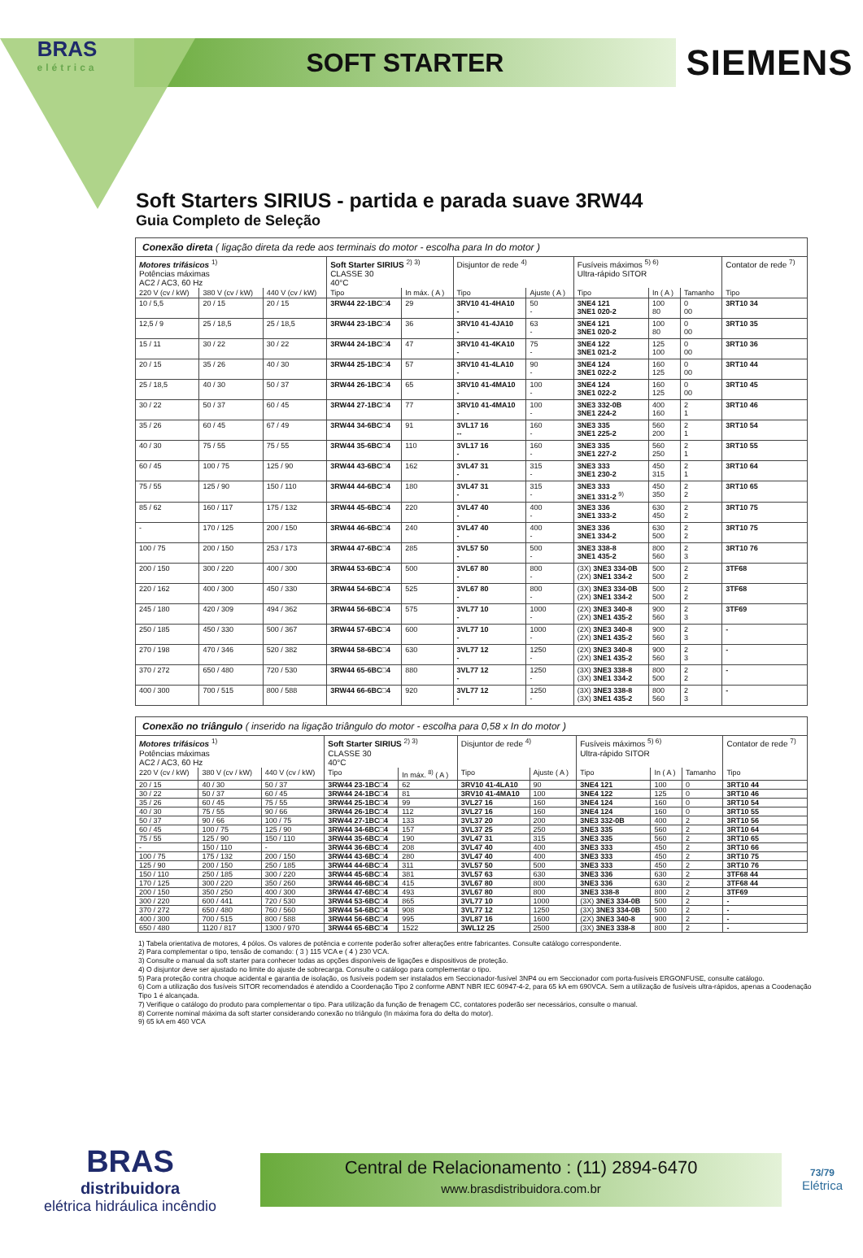BRAS
elétrica
SOFT STARTER
SIEMENS
Soft Starters SIRIUS - partida e parada suave 3RW44
Guia Completo de Seleção
| Conexão direta ( ligação direta da rede aos terminais do motor - escolha para In do motor ) | | | | | | | | | | |
| --- | --- | --- | --- | --- | --- | --- | --- | --- | --- | --- |
| Motores trifásicos <sup>1)</sup> Potências máximas AC2 / AC3, 60 Hz | | | Soft Starter SIRIUS <sup>2) 3)</sup> CLASSE 30 40°C | | Disjuntor de rede <sup>4)</sup> | | Fusíveis máximos <sup>5) 6)</sup> Ultra-rápido SITOR | | | Contator de rede <sup>7)</sup> |
| 220 V (cv / kW) | 380 V (cv / kW) | 440 V (cv / kW) | Tipo | In máx. ( A ) | Tipo | Ajuste ( A ) | Tipo | In ( A ) | Tamanho | Tipo |
| 10 / 5,5 | 20 / 15 | 20 / 15 | 3RW44 22-1BC□4 | 29 | 3RV10 41-4HA10 - | 50 - | 3NE4 121 3NE1 020-2 | 100 80 | 0 00 | 3RT10 34 |
| 12,5 / 9 | 25 / 18,5 | 25 / 18,5 | 3RW44 23-1BC□4 | 36 | 3RV10 41-4JA10 - | 63 - | 3NE4 121 3NE1 020-2 | 100 80 | 0 00 | 3RT10 35 |
| 15 / 11 | 30 / 22 | 30 / 22 | 3RW44 24-1BC□4 | 47 | 3RV10 41-4KA10 - | 75 - | 3NE4 122 3NE1 021-2 | 125 100 | 0 00 | 3RT10 36 |
| 20 / 15 | 35 / 26 | 40 / 30 | 3RW44 25-1BC□4 | 57 | 3RV10 41-4LA10 - | 90 - | 3NE4 124 3NE1 022-2 | 160 125 | 0 00 | 3RT10 44 |
| 25 / 18,5 | 40 / 30 | 50 / 37 | 3RW44 26-1BC□4 | 65 | 3RV10 41-4MA10 - | 100 - | 3NE4 124 3NE1 022-2 | 160 125 | 0 00 | 3RT10 45 |
| 30 / 22 | 50 / 37 | 60 / 45 | 3RW44 27-1BC□4 | 77 | 3RV10 41-4MA10 - | 100 - | 3NE3 332-0B 3NE1 224-2 | 400 160 | 2 1 | 3RT10 46 |
| 35 / 26 | 60 / 45 | 67 / 49 | 3RW44 34-6BC□4 | 91 | 3VL17 16 -- | 160 - | 3NE3 335 3NE1 225-2 | 560 200 | 2 1 | 3RT10 54 |
| 40 / 30 | 75 / 55 | 75 / 55 | 3RW44 35-6BC□4 | 110 | 3VL17 16 - | 160 - | 3NE3 335 3NE1 227-2 | 560 250 | 2 1 | 3RT10 55 |
| 60 / 45 | 100 / 75 | 125 / 90 | 3RW44 43-6BC□4 | 162 | 3VL47 31 - | 315 - | 3NE3 333 3NE1 230-2 | 450 315 | 2 1 | 3RT10 64 |
| 75 / 55 | 125 / 90 | 150 / 110 | 3RW44 44-6BC□4 | 180 | 3VL47 31 - | 315 - | 3NE3 333 3NE1 331-2 <sup>9)</sup> | 450 350 | 2 2 | 3RT10 65 |
| 85 / 62 | 160 / 117 | 175 / 132 | 3RW44 45-6BC□4 | 220 | 3VL47 40 - | 400 - | 3NE3 336 3NE1 333-2 | 630 450 | 2 2 | 3RT10 75 |
| - | 170 / 125 | 200 / 150 | 3RW44 46-6BC□4 | 240 | 3VL47 40 - | 400 - | 3NE3 336 3NE1 334-2 | 630 500 | 2 2 | 3RT10 75 |
| 100 / 75 | 200 / 150 | 253 / 173 | 3RW44 47-6BC□4 | 285 | 3VL57 50 - | 500 - | 3NE3 338-8 3NE1 435-2 | 800 560 | 2 3 | 3RT10 76 |
| 200 / 150 | 300 / 220 | 400 / 300 | 3RW44 53-6BC□4 | 500 | 3VL67 80 - | 800 - | (3X) 3NE3 334-0B (2X) 3NE1 334-2 | 500 500 | 2 2 | 3TF68 |
| 220 / 162 | 400 / 300 | 450 / 330 | 3RW44 54-6BC□4 | 525 | 3VL67 80 - | 800 - | (3X) 3NE3 334-0B (2X) 3NE1 334-2 | 500 500 | 2 2 | 3TF68 |
| 245 / 180 | 420 / 309 | 494 / 362 | 3RW44 56-6BC□4 | 575 | 3VL77 10 - | 1000 - | (2X) 3NE3 340-8 (2X) 3NE1 435-2 | 900 560 | 2 3 | 3TF69 |
| 250 / 185 | 450 / 330 | 500 / 367 | 3RW44 57-6BC□4 | 600 | 3VL77 10 - | 1000 - | (2X) 3NE3 340-8 (2X) 3NE1 435-2 | 900 560 | 2 3 | - |
| 270 / 198 | 470 / 346 | 520 / 382 | 3RW44 58-6BC□4 | 630 | 3VL77 12 - | 1250 - | (2X) 3NE3 340-8 (2X) 3NE1 435-2 | 900 560 | 2 3 | - |
| 370 / 272 | 650 / 480 | 720 / 530 | 3RW44 65-6BC□4 | 880 | 3VL77 12 - | 1250 - | (3X) 3NE3 338-8 (3X) 3NE1 334-2 | 800 500 | 2 2 | - |
| 400 / 300 | 700 / 515 | 800 / 588 | 3RW44 66-6BC□4 | 920 | 3VL77 12 - | 1250 - | (3X) 3NE3 338-8 (3X) 3NE1 435-2 | 800 560 | 2 3 | - |
| Conexão no triângulo ( inserido na ligação triângulo do motor - escolha para 0,58 x In do motor ) | | | | | | | | | | |
| --- | --- | --- | --- | --- | --- | --- | --- | --- | --- | --- |
| Motores trifásicos <sup>1)</sup> Potências máximas AC2 / AC3, 60 Hz | | | Soft Starter SIRIUS <sup>2) 3)</sup> CLASSE 30 40°C | | Disjuntor de rede <sup>4)</sup> | | Fusíveis máximos <sup>5) 6)</sup> Ultra-rápido SITOR | | | Contator de rede <sup>7)</sup> |
| 220 V (cv / kW) | 380 V (cv / kW) | 440 V (cv / kW) | Tipo | In máx. <sup>8)</sup> ( A ) | Tipo | Ajuste ( A ) | Tipo | In ( A ) | Tamanho | Tipo |
| 20 / 15 | 40 / 30 | 50 / 37 | 3RW44 23-1BC□4 | 62 | 3RV10 41-4LA10 | 90 | 3NE4 121 | 100 | 0 | 3RT10 44 |
| 30 / 22 | 50 / 37 | 60 / 45 | 3RW44 24-1BC□4 | 81 | 3RV10 41-4MA10 | 100 | 3NE4 122 | 125 | 0 | 3RT10 46 |
| 35 / 26 | 60 / 45 | 75 / 55 | 3RW44 25-1BC□4 | 99 | 3VL27 16 | 160 | 3NE4 124 | 160 | 0 | 3RT10 54 |
| 40 / 30 | 75 / 55 | 90 / 66 | 3RW44 26-1BC□4 | 112 | 3VL27 16 | 160 | 3NE4 124 | 160 | 0 | 3RT10 55 |
| 50 / 37 | 90 / 66 | 100 / 75 | 3RW44 27-1BC□4 | 133 | 3VL37 20 | 200 | 3NE3 332-0B | 400 | 2 | 3RT10 56 |
| 60 / 45 | 100 / 75 | 125 / 90 | 3RW44 34-6BC□4 | 157 | 3VL37 25 | 250 | 3NE3 335 | 560 | 2 | 3RT10 64 |
| 75 / 55 | 125 / 90 | 150 / 110 | 3RW44 35-6BC□4 | 190 | 3VL47 31 | 315 | 3NE3 335 | 560 | 2 | 3RT10 65 |
| - | 150 / 110 | - | 3RW44 36-6BC□4 | 208 | 3VL47 40 | 400 | 3NE3 333 | 450 | 2 | 3RT10 66 |
| 100 / 75 | 175 / 132 | 200 / 150 | 3RW44 43-6BC□4 | 280 | 3VL47 40 | 400 | 3NE3 333 | 450 | 2 | 3RT10 75 |
| 125 / 90 | 200 / 150 | 250 / 185 | 3RW44 44-6BC□4 | 311 | 3VL57 50 | 500 | 3NE3 333 | 450 | 2 | 3RT10 76 |
| 150 / 110 | 250 / 185 | 300 / 220 | 3RW44 45-6BC□4 | 381 | 3VL57 63 | 630 | 3NE3 336 | 630 | 2 | 3TF68 44 |
| 170 / 125 | 300 / 220 | 350 / 260 | 3RW44 46-6BC□4 | 415 | 3VL67 80 | 800 | 3NE3 336 | 630 | 2 | 3TF68 44 |
| 200 / 150 | 350 / 250 | 400 / 300 | 3RW44 47-6BC□4 | 493 | 3VL67 80 | 800 | 3NE3 338-8 | 800 | 2 | 3TF69 |
| 300 / 220 | 600 / 441 | 720 / 530 | 3RW44 53-6BC□4 | 865 | 3VL77 10 | 1000 | (3X) 3NE3 334-0B | 500 | 2 | - |
| 370 / 272 | 650 / 480 | 760 / 560 | 3RW44 54-6BC□4 | 908 | 3VL77 12 | 1250 | (3X) 3NE3 334-0B | 500 | 2 | - |
| 400 / 300 | 700 / 515 | 800 / 588 | 3RW44 56-6BC□4 | 995 | 3VL87 16 | 1600 | (2X) 3NE3 340-8 | 900 | 2 | - |
| 650 / 480 | 1120 / 817 | 1300 / 970 | 3RW44 65-6BC□4 | 1522 | 3WL12 25 | 2500 | (3X) 3NE3 338-8 | 800 | 2 | - |
1) Tabela orientativa de motores, 4 pólos. Os valores de potência e corrente poderão sofrer alterações entre fabricantes. Consulte catálogo correspondente.
2) Para complementar o tipo, tensão de comando: ( 3 ) 115 VCA e ( 4 ) 230 VCA.
3) Consulte o manual da soft starter para conhecer todas as opções disponíveis de ligações e dispositivos de proteção.
4) O disjuntor deve ser ajustado no limite do ajuste de sobrecarga. Consulte o catálogo para complementar o tipo.
5) Para proteção contra choque acidental e garantia de isolação, os fusíveis podem ser instalados em Seccionador-fusível 3NP4 ou em Seccionador com porta-fusíveis ERGONFUSE, consulte catálogo.
6) Com a utilização dos fusíveis SITOR recomendados é atendido a Coordenação Tipo 2 conforme ABNT NBR IEC 60947-4-2, para 65 kA em 690VCA. Sem a utilização de fusíveis ultra-rápidos, apenas a Coodenação Tipo 1 é alcançada.
7) Verifique o catálogo do produto para complementar o tipo. Para utilização da função de frenagem CC, contatores poderão ser necessários, consulte o manual.
8) Corrente nominal máxima da soft starter considerando conexão no triângulo (In máxima fora do delta do motor).
9) 65 kA em 460 VCA
BRAS
distribuidora
elétrica hidráulica incêndio
Central de Relacionamento : (11) 2894-6470
www.brasdistribuidora.com.br
73/79
Elétrica